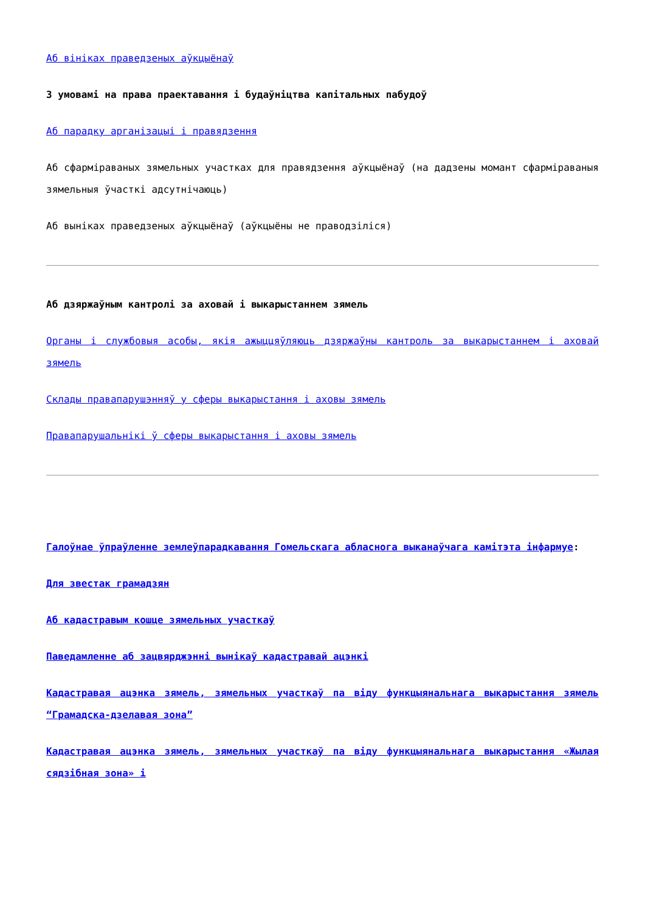Аб вініках праведзеных аўкцыёнаў
З умовамі на права праектавання і будаўніцтва капітальных пабудоў
Аб парадку арганізацыі і правядзення
Аб сфарміраваных зямельных участках для правядзення аўкцыёнаў (на дадзены момант сфарміраваныя зямельныя ўчасткі адсутнічаюць)
Аб выніках праведзеных аўкцыёнаў (аўкцыёны не праводзіліся)
Аб дзяржаўным кантролі за аховай і выкарыстаннем зямель
Органы і службовыя асобы, якія ажыццяўляюць дзяржаўны кантроль за выкарыстаннем і аховай зямель
Склады правапарушэнняў у сферы выкарыстання і аховы зямель
Правапарушальнікі ў сферы выкарыстання і аховы зямель
Галоўнае ўпраўленне землеўпарадкавання Гомельскага абласнога выканаўчага камітэта інфармуе:
Для звестак грамадзян
Аб кадастравым кошце зямельных участкаў
Паведамленне аб зацвярджэнні вынікаў кадастравай ацэнкі
Кадастравая ацэнка зямель, зямельных участкаў па віду функцыянальнага выкарыстання зямель “Грамадска-дзелавая зона”
Кадастравая ацэнка зямель, зямельных участкаў па віду функцыянальнага выкарыстання «Жылая сядзібная зона» і